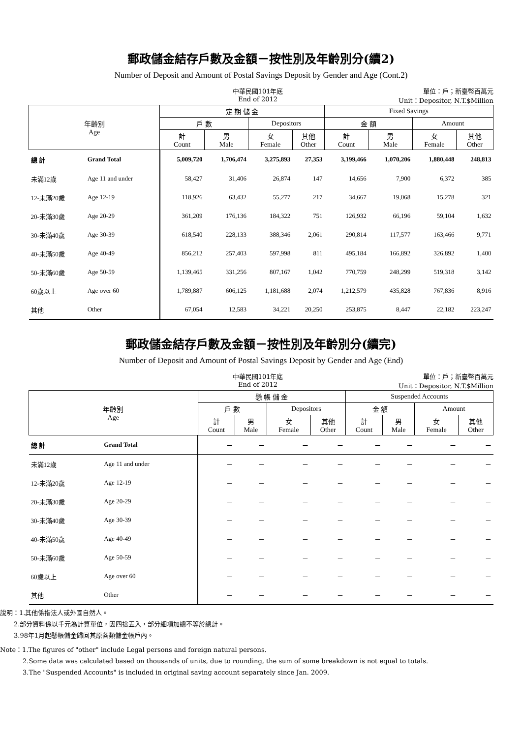郵政儲金結存戶數及金額－按性別及年齡別分(續2)
Number of Deposit and Amount of Postal Savings Deposit by Gender and Age (Cont.2)
中華民國101年底
End of 2012
單位：戶；新臺幣百萬元
Unit：Depositor, N.T.$Million
| 年齡別 Age | | 定 期 儲 金 | | | | Fixed Savings | | | |
| --- | --- | --- | --- | --- | --- | --- | --- | --- | --- |
| | | 戶 數 | | Depositors | | 金 額 | | Amount | |
| | | 計 Count | 男 Male | 女 Female | 其他 Other | 計 Count | 男 Male | 女 Female | 其他 Other |
| 總 計 | Grand Total | 5,009,720 | 1,706,474 | 3,275,893 | 27,353 | 3,199,466 | 1,070,206 | 1,880,448 | 248,813 |
| 未滿12歲 | Age 11 and under | 58,427 | 31,406 | 26,874 | 147 | 14,656 | 7,900 | 6,372 | 385 |
| 12-未滿20歲 | Age 12-19 | 118,926 | 63,432 | 55,277 | 217 | 34,667 | 19,068 | 15,278 | 321 |
| 20-未滿30歲 | Age 20-29 | 361,209 | 176,136 | 184,322 | 751 | 126,932 | 66,196 | 59,104 | 1,632 |
| 30-未滿40歲 | Age 30-39 | 618,540 | 228,133 | 388,346 | 2,061 | 290,814 | 117,577 | 163,466 | 9,771 |
| 40-未滿50歲 | Age 40-49 | 856,212 | 257,403 | 597,998 | 811 | 495,184 | 166,892 | 326,892 | 1,400 |
| 50-未滿60歲 | Age 50-59 | 1,139,465 | 331,256 | 807,167 | 1,042 | 770,759 | 248,299 | 519,318 | 3,142 |
| 60歲以上 | Age over 60 | 1,789,887 | 606,125 | 1,181,688 | 2,074 | 1,212,579 | 435,828 | 767,836 | 8,916 |
| 其他 | Other | 67,054 | 12,583 | 34,221 | 20,250 | 253,875 | 8,447 | 22,182 | 223,247 |
郵政儲金結存戶數及金額－按性別及年齡別分(續完)
Number of Deposit and Amount of Postal Savings Deposit by Gender and Age (End)
中華民國101年底
End of 2012
單位：戶；新臺幣百萬元
Unit：Depositor, N.T.$Million
| 年齡別 Age | | 懸 帳 儲 金 | | | | Suspended Accounts | | | |
| --- | --- | --- | --- | --- | --- | --- | --- | --- | --- |
| | | 戶 數 | | Depositors | | 金 額 | | Amount | |
| | | 計 Count | 男 Male | 女 Female | 其他 Other | 計 Count | 男 Male | 女 Female | 其他 Other |
| 總 計 | Grand Total | － | － | － | － | － | － | － | － |
| 未滿12歲 | Age 11 and under | － | － | － | － | － | － | － | － |
| 12-未滿20歲 | Age 12-19 | － | － | － | － | － | － | － | － |
| 20-未滿30歲 | Age 20-29 | － | － | － | － | － | － | － | － |
| 30-未滿40歲 | Age 30-39 | － | － | － | － | － | － | － | － |
| 40-未滿50歲 | Age 40-49 | － | － | － | － | － | － | － | － |
| 50-未滿60歲 | Age 50-59 | － | － | － | － | － | － | － | － |
| 60歲以上 | Age over 60 | － | － | － | － | － | － | － | － |
| 其他 | Other | － | － | － | － | － | － | － | － |
說明：1.其他係指法人或外國自然人。
2.部分資料係以千元為計算單位，因四捨五入，部分細項加總不等於總計。
3.98年1月起懸帳儲金歸回其原各類儲金帳戶內。
Note：1.The figures of "other" include Legal persons and foreign natural persons.
2.Some data was calculated based on thousands of units, due to rounding, the sum of some breakdown is not equal to totals.
3.The "Suspended Accounts" is included in original saving account separately since Jan. 2009.